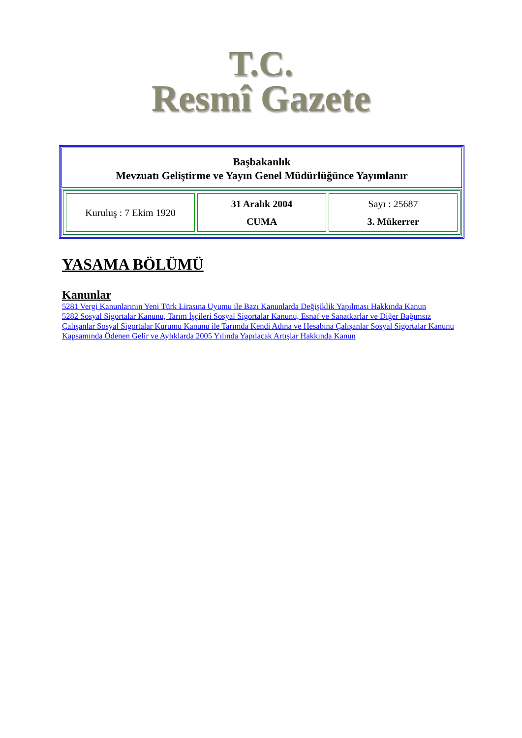T.C.
Resmî Gazete
Başbakanlık
Mevzuatı Geliştirme ve Yayın Genel Müdürlüğünce Yayımlanır
| Kuruluş : 7 Ekim 1920 | 31 Aralık 2004 CUMA | Sayı : 25687 3. Mükerrer |
YASAMA BÖLÜMÜ
Kanunlar
5281 Vergi Kanunlarının Yeni Türk Lirasına Uyumu ile Bazı Kanunlarda Değişiklik Yapılması Hakkında Kanun
5282 Sosyal Sigortalar Kanunu, Tarım İşçileri Sosyal Sigortalar Kanunu, Esnaf ve Sanatkarlar ve Diğer Bağımsız Çalışanlar Sosyal Sigortalar Kurumu Kanunu ile Tarımda Kendi Adına ve Hesabına Çalışanlar Sosyal Sigortalar Kanunu Kapsamında Ödenen Gelir ve Aylıklarda 2005 Yılında Yapılacak Artışlar Hakkında Kanun